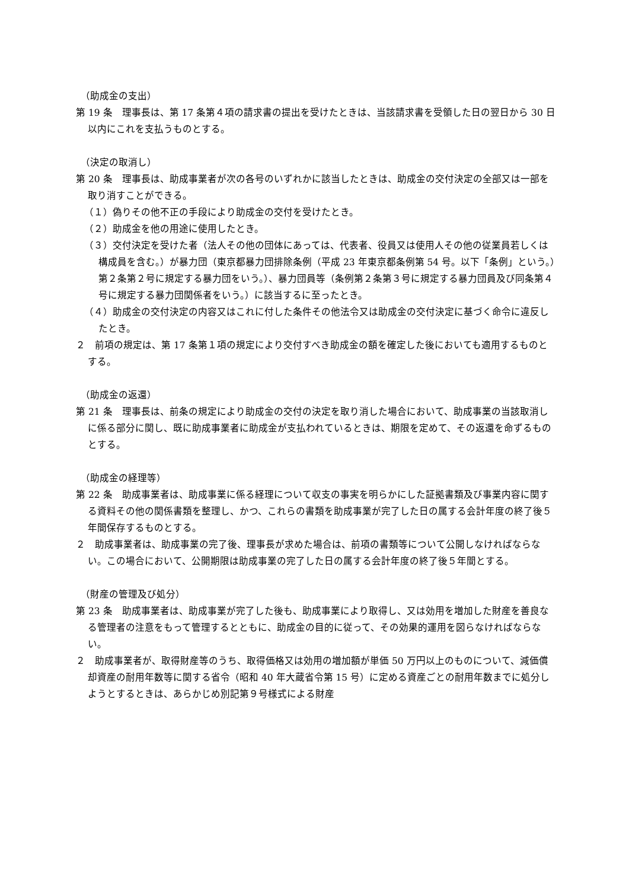（助成金の支出）
第 19 条　理事長は、第 17 条第４項の請求書の提出を受けたときは、当該請求書を受領した日の翌日から 30 日以内にこれを支払うものとする。
（決定の取消し）
第 20 条　理事長は、助成事業者が次の各号のいずれかに該当したときは、助成金の交付決定の全部又は一部を取り消すことができる。
（１）偽りその他不正の手段により助成金の交付を受けたとき。
（２）助成金を他の用途に使用したとき。
（３）交付決定を受けた者（法人その他の団体にあっては、代表者、役員又は使用人その他の従業員若しくは構成員を含む。）が暴力団（東京都暴力団排除条例（平成 23 年東京都条例第 54 号。以下「条例」という。）第２条第２号に規定する暴力団をいう。）、暴力団員等（条例第２条第３号に規定する暴力団員及び同条第４号に規定する暴力団関係者をいう。）に該当するに至ったとき。
（４）助成金の交付決定の内容又はこれに付した条件その他法令又は助成金の交付決定に基づく命令に違反したとき。
２　前項の規定は、第 17 条第１項の規定により交付すべき助成金の額を確定した後においても適用するものとする。
（助成金の返還）
第 21 条　理事長は、前条の規定により助成金の交付の決定を取り消した場合において、助成事業の当該取消しに係る部分に関し、既に助成事業者に助成金が支払われているときは、期限を定めて、その返還を命ずるものとする。
（助成金の経理等）
第 22 条　助成事業者は、助成事業に係る経理について収支の事実を明らかにした証拠書類及び事業内容に関する資料その他の関係書類を整理し、かつ、これらの書類を助成事業が完了した日の属する会計年度の終了後５年間保存するものとする。
２　助成事業者は、助成事業の完了後、理事長が求めた場合は、前項の書類等について公開しなければならない。この場合において、公開期限は助成事業の完了した日の属する会計年度の終了後５年間とする。
（財産の管理及び処分）
第 23 条　助成事業者は、助成事業が完了した後も、助成事業により取得し、又は効用を増加した財産を善良なる管理者の注意をもって管理するとともに、助成金の目的に従って、その効果的運用を図らなければならない。
２　助成事業者が、取得財産等のうち、取得価格又は効用の増加額が単価 50 万円以上のものについて、減価償却資産の耐用年数等に関する省令（昭和 40 年大蔵省令第 15 号）に定める資産ごとの耐用年数までに処分しようとするときは、あらかじめ別記第９号様式による財産